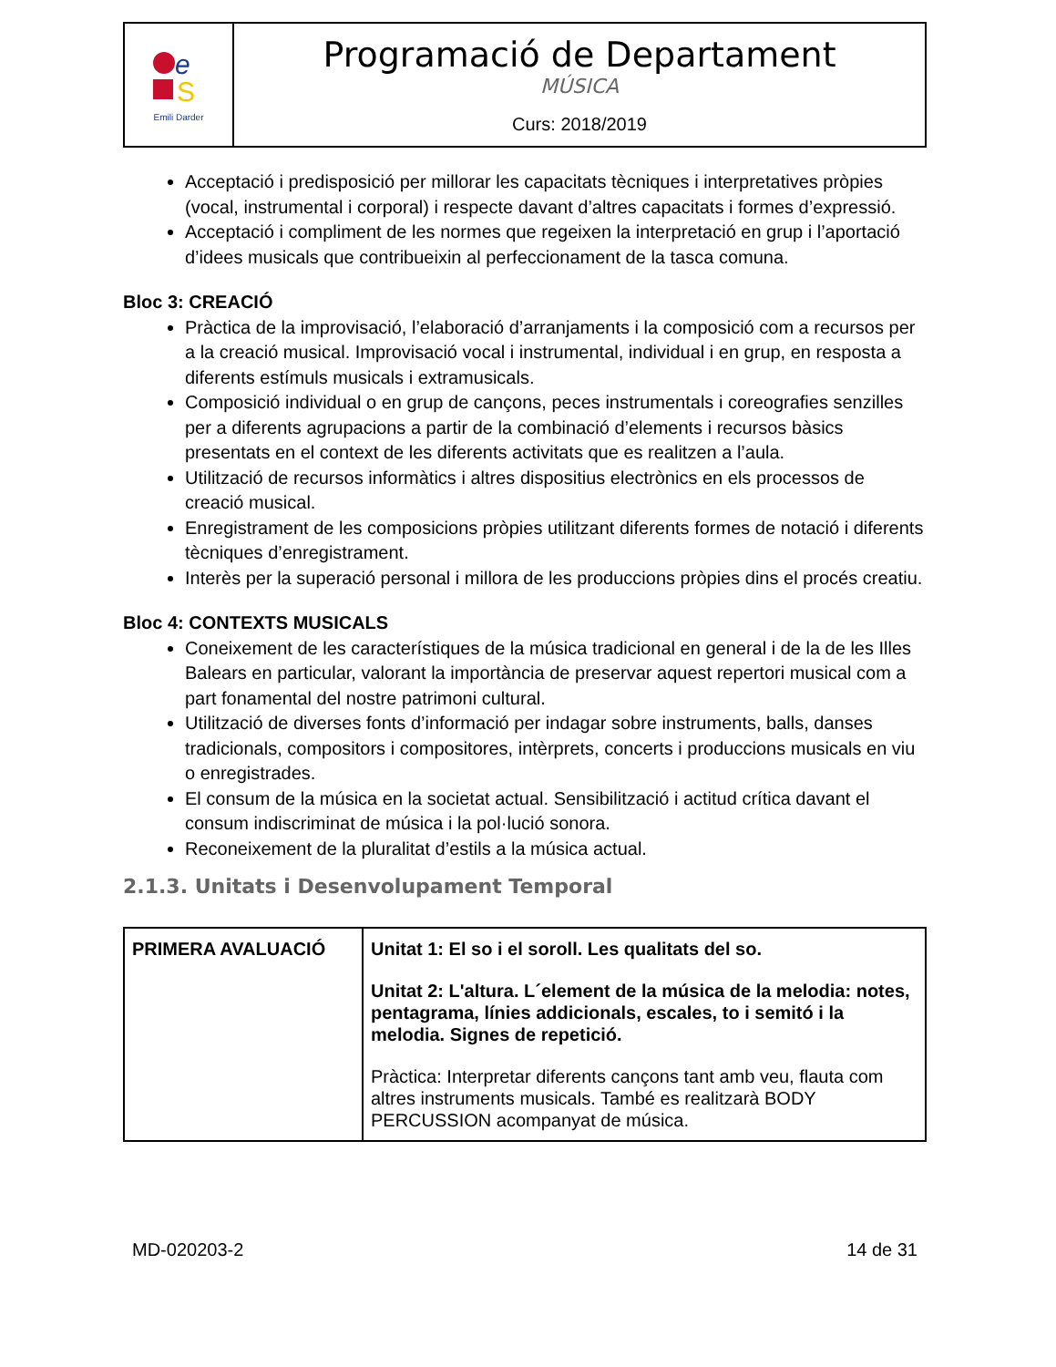e
S
Emili Darder
Programació de Departament
MÚSICA
Curs: 2018/2019
Acceptació i predisposició per millorar les capacitats tècniques i interpretatives pròpies (vocal, instrumental i corporal) i respecte davant d’altres capacitats i formes d’expressió.
Acceptació i compliment de les normes que regeixen la interpretació en grup i l’aportació d’idees musicals que contribueixin al perfeccionament de la tasca comuna.
Bloc 3: CREACIÓ
Pràctica de la improvisació, l’elaboració d’arranjaments i la composició com a recursos per a la creació musical. Improvisació vocal i instrumental, individual i en grup, en resposta a diferents estímuls musicals i extramusicals.
Composició individual o en grup de cançons, peces instrumentals i coreografies senzilles per a diferents agrupacions a partir de la combinació d’elements i recursos bàsics presentats en el context de les diferents activitats que es realitzen a l’aula.
Utilització de recursos informàtics i altres dispositius electrònics en els processos de creació musical.
Enregistrament de les composicions pròpies utilitzant diferents formes de notació i diferents tècniques d’enregistrament.
Interès per la superació personal i millora de les produccions pròpies dins el procés creatiu.
Bloc 4: CONTEXTS MUSICALS
Coneixement de les característiques de la música tradicional en general i de la de les Illes Balears en particular, valorant la importància de preservar aquest repertori musical com a part fonamental del nostre patrimoni cultural.
Utilització de diverses fonts d’informació per indagar sobre instruments, balls, danses tradicionals, compositors i compositores, intèrprets, concerts i produccions musicals en viu o enregistrades.
El consum de la música en la societat actual. Sensibilització i actitud crítica davant el consum indiscriminat de música i la pol·lució sonora.
Reconeixement de la pluralitat d’estils a la música actual.
2.1.3. Unitats i Desenvolupament Temporal
| PRIMERA AVALUACIÓ | Unitat 1: El so i el soroll. Les qualitats del so. Unitat 2: L'altura. L´element de la música de la melodia: notes, pentagrama, línies addicionals, escales, to i semitó i la melodia. Signes de repetició. Pràctica: Interpretar diferents cançons tant amb veu, flauta com altres instruments musicals. També es realitzarà BODY PERCUSSION acompanyat de música. |
MD-020203-2 14 de 31